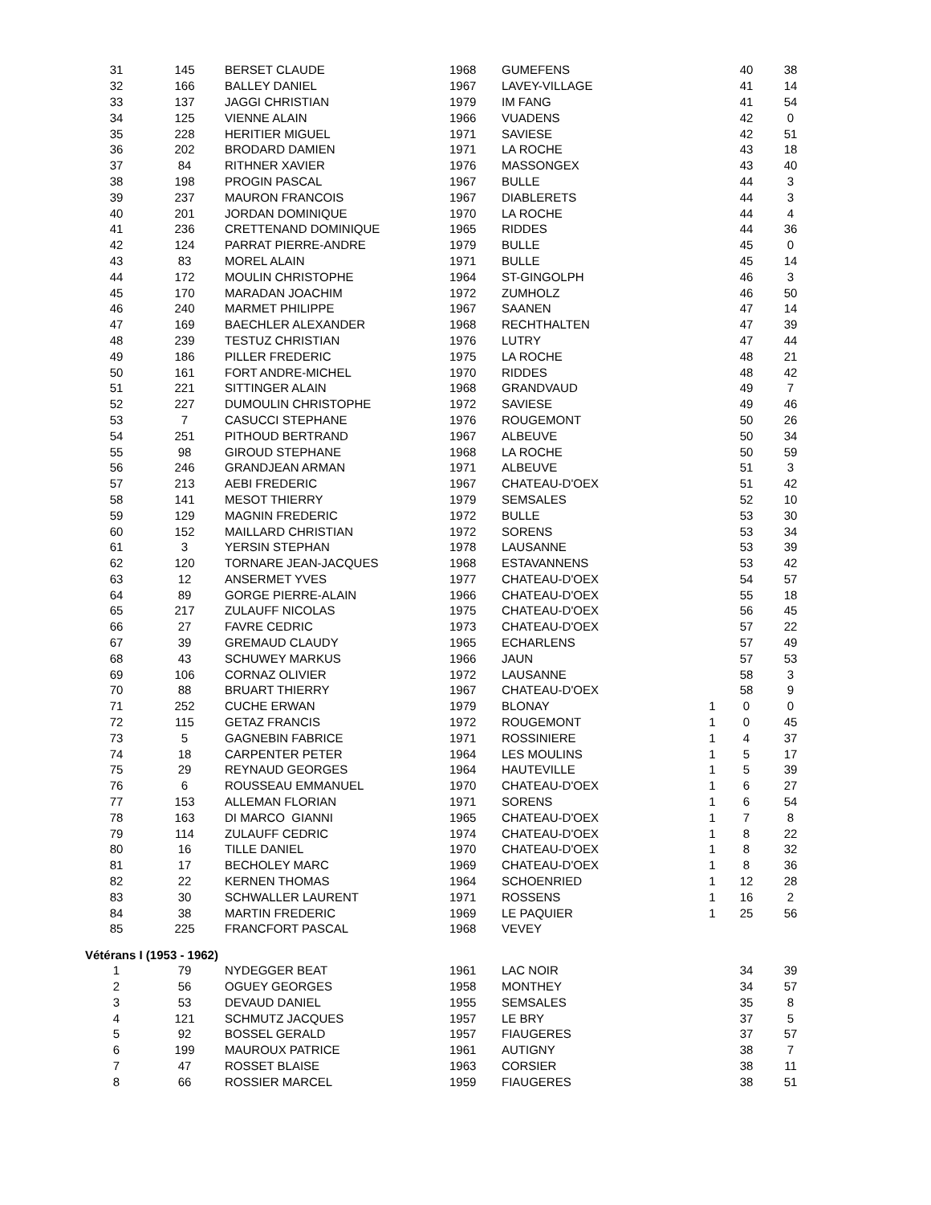| 31 | 145 | BERSET CLAUDE | 1968 | GUMEFENS | | 40 | 38 |
| 32 | 166 | BALLEY DANIEL | 1967 | LAVEY-VILLAGE | | 41 | 14 |
| 33 | 137 | JAGGI CHRISTIAN | 1979 | IM FANG | | 41 | 54 |
| 34 | 125 | VIENNE ALAIN | 1966 | VUADENS | | 42 | 0 |
| 35 | 228 | HERITIER MIGUEL | 1971 | SAVIESE | | 42 | 51 |
| 36 | 202 | BRODARD DAMIEN | 1971 | LA ROCHE | | 43 | 18 |
| 37 | 84 | RITHNER XAVIER | 1976 | MASSONGEX | | 43 | 40 |
| 38 | 198 | PROGIN PASCAL | 1967 | BULLE | | 44 | 3 |
| 39 | 237 | MAURON FRANCOIS | 1967 | DIABLERETS | | 44 | 3 |
| 40 | 201 | JORDAN DOMINIQUE | 1970 | LA ROCHE | | 44 | 4 |
| 41 | 236 | CRETTENAND DOMINIQUE | 1965 | RIDDES | | 44 | 36 |
| 42 | 124 | PARRAT PIERRE-ANDRE | 1979 | BULLE | | 45 | 0 |
| 43 | 83 | MOREL ALAIN | 1971 | BULLE | | 45 | 14 |
| 44 | 172 | MOULIN CHRISTOPHE | 1964 | ST-GINGOLPH | | 46 | 3 |
| 45 | 170 | MARADAN JOACHIM | 1972 | ZUMHOLZ | | 46 | 50 |
| 46 | 240 | MARMET PHILIPPE | 1967 | SAANEN | | 47 | 14 |
| 47 | 169 | BAECHLER ALEXANDER | 1968 | RECHTHALTEN | | 47 | 39 |
| 48 | 239 | TESTUZ CHRISTIAN | 1976 | LUTRY | | 47 | 44 |
| 49 | 186 | PILLER FREDERIC | 1975 | LA ROCHE | | 48 | 21 |
| 50 | 161 | FORT ANDRE-MICHEL | 1970 | RIDDES | | 48 | 42 |
| 51 | 221 | SITTINGER ALAIN | 1968 | GRANDVAUD | | 49 | 7 |
| 52 | 227 | DUMOULIN CHRISTOPHE | 1972 | SAVIESE | | 49 | 46 |
| 53 | 7 | CASUCCI STEPHANE | 1976 | ROUGEMONT | | 50 | 26 |
| 54 | 251 | PITHOUD BERTRAND | 1967 | ALBEUVE | | 50 | 34 |
| 55 | 98 | GIROUD STEPHANE | 1968 | LA ROCHE | | 50 | 59 |
| 56 | 246 | GRANDJEAN ARMAN | 1971 | ALBEUVE | | 51 | 3 |
| 57 | 213 | AEBI FREDERIC | 1967 | CHATEAU-D'OEX | | 51 | 42 |
| 58 | 141 | MESOT THIERRY | 1979 | SEMSALES | | 52 | 10 |
| 59 | 129 | MAGNIN FREDERIC | 1972 | BULLE | | 53 | 30 |
| 60 | 152 | MAILLARD CHRISTIAN | 1972 | SORENS | | 53 | 34 |
| 61 | 3 | YERSIN STEPHAN | 1978 | LAUSANNE | | 53 | 39 |
| 62 | 120 | TORNARE JEAN-JACQUES | 1968 | ESTAVANNENS | | 53 | 42 |
| 63 | 12 | ANSERMET YVES | 1977 | CHATEAU-D'OEX | | 54 | 57 |
| 64 | 89 | GORGE PIERRE-ALAIN | 1966 | CHATEAU-D'OEX | | 55 | 18 |
| 65 | 217 | ZULAUFF NICOLAS | 1975 | CHATEAU-D'OEX | | 56 | 45 |
| 66 | 27 | FAVRE CEDRIC | 1973 | CHATEAU-D'OEX | | 57 | 22 |
| 67 | 39 | GREMAUD CLAUDY | 1965 | ECHARLENS | | 57 | 49 |
| 68 | 43 | SCHUWEY MARKUS | 1966 | JAUN | | 57 | 53 |
| 69 | 106 | CORNAZ OLIVIER | 1972 | LAUSANNE | | 58 | 3 |
| 70 | 88 | BRUART THIERRY | 1967 | CHATEAU-D'OEX | | 58 | 9 |
| 71 | 252 | CUCHE ERWAN | 1979 | BLONAY | 1 | 0 | 0 |
| 72 | 115 | GETAZ FRANCIS | 1972 | ROUGEMONT | 1 | 0 | 45 |
| 73 | 5 | GAGNEBIN FABRICE | 1971 | ROSSINIERE | 1 | 4 | 37 |
| 74 | 18 | CARPENTER PETER | 1964 | LES MOULINS | 1 | 5 | 17 |
| 75 | 29 | REYNAUD GEORGES | 1964 | HAUTEVILLE | 1 | 5 | 39 |
| 76 | 6 | ROUSSEAU EMMANUEL | 1970 | CHATEAU-D'OEX | 1 | 6 | 27 |
| 77 | 153 | ALLEMAN FLORIAN | 1971 | SORENS | 1 | 6 | 54 |
| 78 | 163 | DI MARCO GIANNI | 1965 | CHATEAU-D'OEX | 1 | 7 | 8 |
| 79 | 114 | ZULAUFF CEDRIC | 1974 | CHATEAU-D'OEX | 1 | 8 | 22 |
| 80 | 16 | TILLE DANIEL | 1970 | CHATEAU-D'OEX | 1 | 8 | 32 |
| 81 | 17 | BECHOLEY MARC | 1969 | CHATEAU-D'OEX | 1 | 8 | 36 |
| 82 | 22 | KERNEN THOMAS | 1964 | SCHOENRIED | 1 | 12 | 28 |
| 83 | 30 | SCHWALLER LAURENT | 1971 | ROSSENS | 1 | 16 | 2 |
| 84 | 38 | MARTIN FREDERIC | 1969 | LE PAQUIER | 1 | 25 | 56 |
| 85 | 225 | FRANCFORT PASCAL | 1968 | VEVEY | | | |
| Vétérans I (1953 - 1962) | | | | | | | |
| 1 | 79 | NYDEGGER BEAT | 1961 | LAC NOIR | | 34 | 39 |
| 2 | 56 | OGUEY GEORGES | 1958 | MONTHEY | | 34 | 57 |
| 3 | 53 | DEVAUD DANIEL | 1955 | SEMSALES | | 35 | 8 |
| 4 | 121 | SCHMUTZ JACQUES | 1957 | LE BRY | | 37 | 5 |
| 5 | 92 | BOSSEL GERALD | 1957 | FIAUGERES | | 37 | 57 |
| 6 | 199 | MAUROUX PATRICE | 1961 | AUTIGNY | | 38 | 7 |
| 7 | 47 | ROSSET BLAISE | 1963 | CORSIER | | 38 | 11 |
| 8 | 66 | ROSSIER MARCEL | 1959 | FIAUGERES | | 38 | 51 |